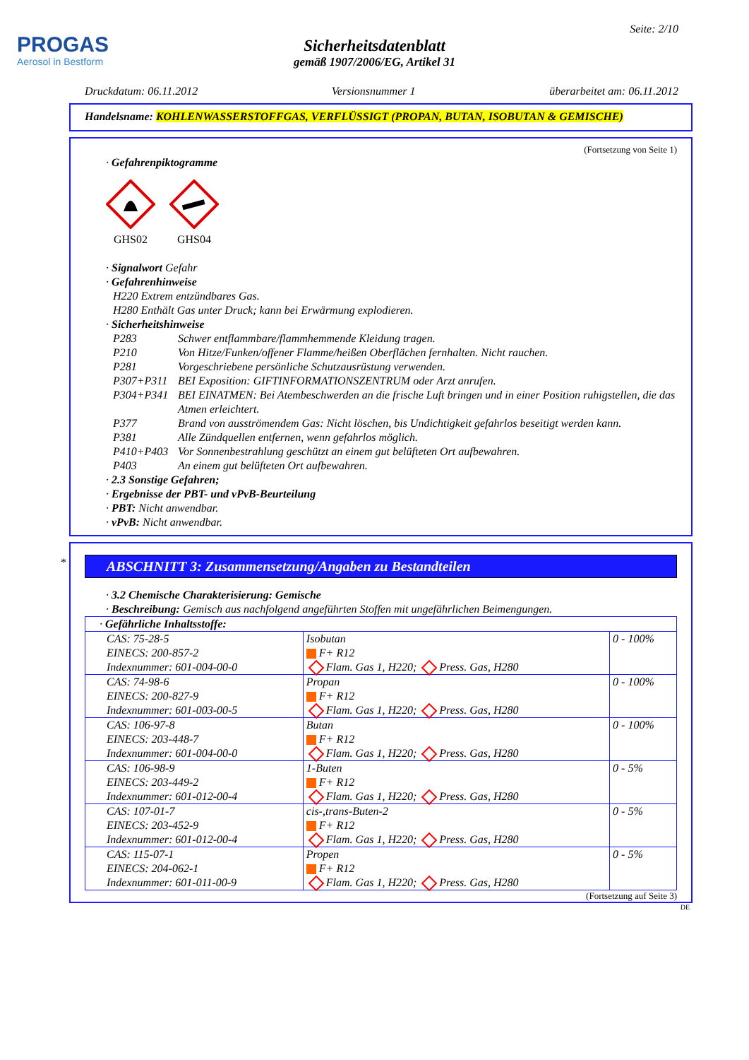PROGAS
Aerosol in Bestform
Seite: 2/10
Sicherheitsdatenblatt
gemäß 1907/2006/EG, Artikel 31
Druckdatum: 06.11.2012 Versionsnummer 1 überarbeitet am: 06.11.2012
Handelsname: KOHLENWASSERSTOFFGAS, VERFLÜSSIGT (PROPAN, BUTAN, ISOBUTAN & GEMISCHE)
(Fortsetzung von Seite 1)
· Gefahrenpiktogramme
GHS02
GHS04
· Signalwort Gefahr
· Gefahrenhinweise
H220 Extrem entzündbares Gas.
H280 Enthält Gas unter Druck; kann bei Erwärmung explodieren.
· Sicherheitshinweise
P283 Schwer entflammbare/flammhemmende Kleidung tragen.
P210 Von Hitze/Funken/offener Flamme/heißen Oberflächen fernhalten. Nicht rauchen.
P281 Vorgeschriebene persönliche Schutzausrüstung verwenden.
P307+P311 BEI Exposition: GIFTINFORMATIONSZENTRUM oder Arzt anrufen.
P304+P341 BEI EINATMEN: Bei Atembeschwerden an die frische Luft bringen und in einer Position ruhigstellen, die das Atmen erleichtert.
P377 Brand von ausströmendem Gas: Nicht löschen, bis Undichtigkeit gefahrlos beseitigt werden kann.
P381 Alle Zündquellen entfernen, wenn gefahrlos möglich.
P410+P403 Vor Sonnenbestrahlung geschützt an einem gut belüfteten Ort aufbewahren.
P403 An einem gut belüfteten Ort aufbewahren.
· 2.3 Sonstige Gefahren;
· Ergebnisse der PBT- und vPvB-Beurteilung
· PBT: Nicht anwendbar.
· vPvB: Nicht anwendbar.
*
ABSCHNITT 3: Zusammensetzung/Angaben zu Bestandteilen
· 3.2 Chemische Charakterisierung: Gemische
· Beschreibung: Gemisch aus nachfolgend angeführten Stoffen mit ungefährlichen Beimengungen.
| · Gefährliche Inhaltsstoffe: | | |
| CAS: 75-28-5 EINECS: 200-857-2 Indexnummer: 601-004-00-0 | Isobutan F+ R12 Flam. Gas 1, H220; Press. Gas, H280 | 0 - 100% |
| CAS: 74-98-6 EINECS: 200-827-9 Indexnummer: 601-003-00-5 | Propan F+ R12 Flam. Gas 1, H220; Press. Gas, H280 | 0 - 100% |
| CAS: 106-97-8 EINECS: 203-448-7 Indexnummer: 601-004-00-0 | Butan F+ R12 Flam. Gas 1, H220; Press. Gas, H280 | 0 - 100% |
| CAS: 106-98-9 EINECS: 203-449-2 Indexnummer: 601-012-00-4 | 1-Buten F+ R12 Flam. Gas 1, H220; Press. Gas, H280 | 0 - 5% |
| CAS: 107-01-7 EINECS: 203-452-9 Indexnummer: 601-012-00-4 | cis-,trans-Buten-2 F+ R12 Flam. Gas 1, H220; Press. Gas, H280 | 0 - 5% |
| CAS: 115-07-1 EINECS: 204-062-1 Indexnummer: 601-011-00-9 | Propen F+ R12 Flam. Gas 1, H220; Press. Gas, H280 | 0 - 5% |
(Fortsetzung auf Seite 3)
DE